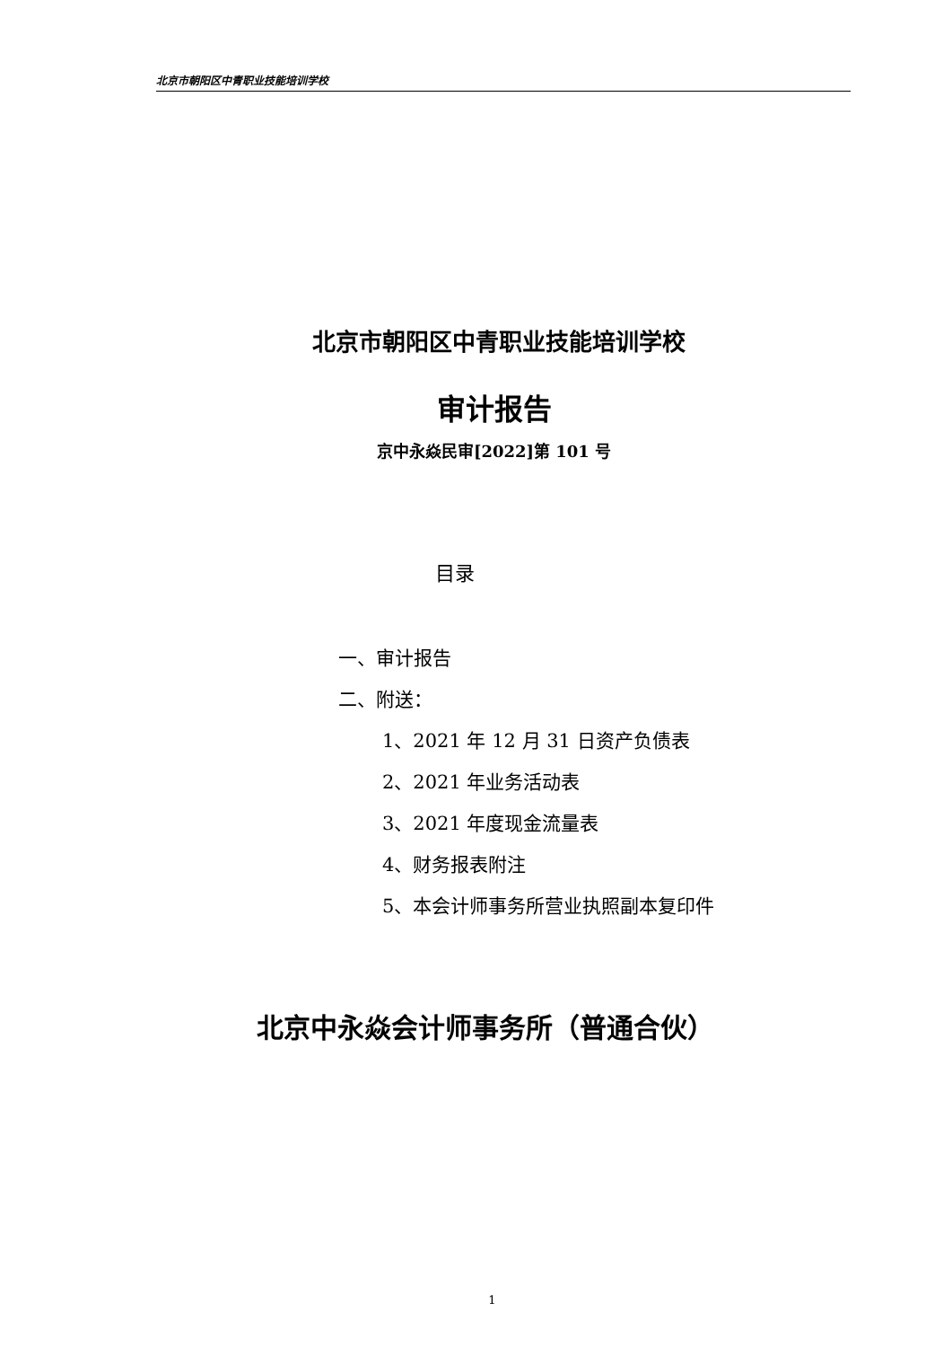北京市朝阳区中青职业技能培训学校
北京市朝阳区中青职业技能培训学校
审计报告
京中永焱民审[2022]第 101 号
目录
一、审计报告
二、附送：
1、2021 年 12 月 31 日资产负债表
2、2021 年业务活动表
3、2021 年度现金流量表
4、财务报表附注
5、本会计师事务所营业执照副本复印件
北京中永焱会计师事务所（普通合伙）
1